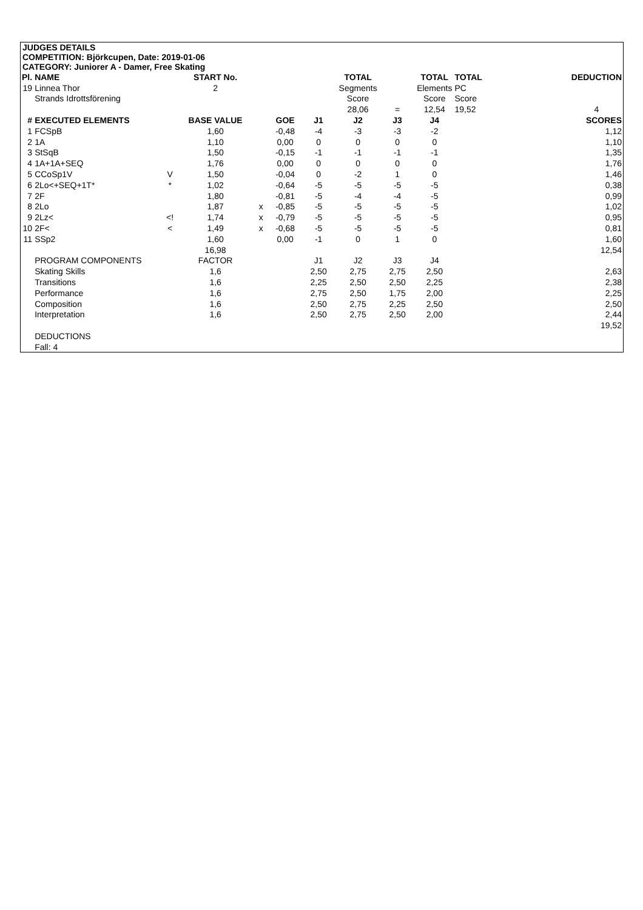JUDGES DETAILS
COMPETITION: Björkcupen, Date: 2019-01-06
CATEGORY: Juniorer A - Damer, Free Skating
| Pl. | NAME | | START No. | | | | TOTAL | | TOTAL | TOTAL | | DEDUCTION |
| --- | --- | --- | --- | --- | --- | --- | --- | --- | --- | --- | --- | --- |
| 19 | Linnea Thor | | 2 | | | | Segments | | Elements | PC | | |
| | Strands Idrottsförening | | | | | | Score | | Score | Score | | |
| | | | | | | | 28,06 | = | 12,54 | 19,52 | | 4 |
| # | EXECUTED ELEMENTS | | BASE VALUE | | GOE | J1 | J2 | J3 | J4 | | | SCORES |
| 1 | FCSpB | | 1,60 | | -0,48 | -4 | -3 | -3 | -2 | | | 1,12 |
| 2 | 1A | | 1,10 | | 0,00 | 0 | 0 | 0 | 0 | | | 1,10 |
| 3 | StSqB | | 1,50 | | -0,15 | -1 | -1 | -1 | -1 | | | 1,35 |
| 4 | 1A+1A+SEQ | | 1,76 | | 0,00 | 0 | 0 | 0 | 0 | | | 1,76 |
| 5 | CCoSp1V | V | 1,50 | | -0,04 | 0 | -2 | 1 | 0 | | | 1,46 |
| 6 | 2Lo<+SEQ+1T* | * | 1,02 | | -0,64 | -5 | -5 | -5 | -5 | | | 0,38 |
| 7 | 2F | | 1,80 | | -0,81 | -5 | -4 | -4 | -5 | | | 0,99 |
| 8 | 2Lo | | 1,87 | x | -0,85 | -5 | -5 | -5 | -5 | | | 1,02 |
| 9 | 2Lz< | <! | 1,74 | x | -0,79 | -5 | -5 | -5 | -5 | | | 0,95 |
| 10 | 2F< | < | 1,49 | x | -0,68 | -5 | -5 | -5 | -5 | | | 0,81 |
| 11 | SSp2 | | 1,60 | | 0,00 | -1 | 0 | 1 | 0 | | | 1,60 |
| | | | 16,98 | | | | | | | | | 12,54 |
| | PROGRAM COMPONENTS | | FACTOR | | | J1 | J2 | J3 | J4 | | | |
| | Skating Skills | | 1,6 | | | 2,50 | 2,75 | 2,75 | 2,50 | | | 2,63 |
| | Transitions | | 1,6 | | | 2,25 | 2,50 | 2,50 | 2,25 | | | 2,38 |
| | Performance | | 1,6 | | | 2,75 | 2,50 | 1,75 | 2,00 | | | 2,25 |
| | Composition | | 1,6 | | | 2,50 | 2,75 | 2,25 | 2,50 | | | 2,50 |
| | Interpretation | | 1,6 | | | 2,50 | 2,75 | 2,50 | 2,00 | | | 2,44 |
| | | | | | | | | | | | | 19,52 |
| | DEDUCTIONS | | | | | | | | | | | |
| | Fall: 4 | | | | | | | | | | | |